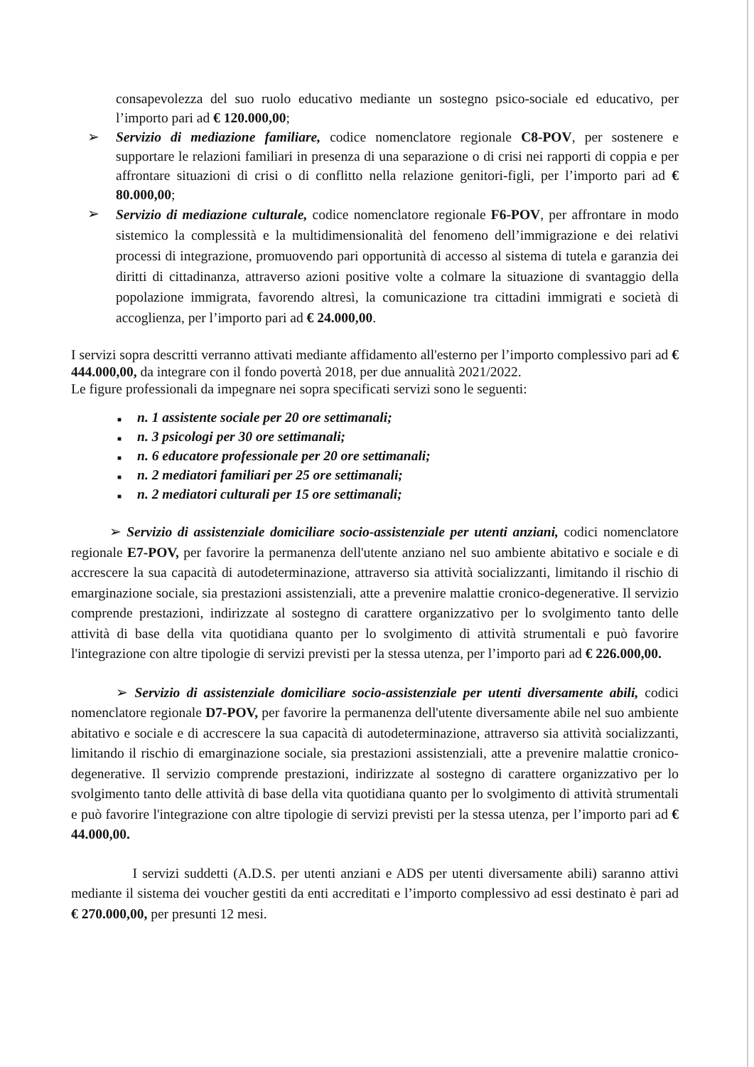consapevolezza del suo ruolo educativo mediante un sostegno psico-sociale ed educativo, per l’importo pari ad € 120.000,00;
➢ Servizio di mediazione familiare, codice nomenclatore regionale C8-POV, per sostenere e supportare le relazioni familiari in presenza di una separazione o di crisi nei rapporti di coppia e per affrontare situazioni di crisi o di conflitto nella relazione genitori-figli, per l’importo pari ad € 80.000,00;
➢
Servizio di mediazione culturale, codice nomenclatore regionale F6-POV, per affrontare in modo sistemico la complessità e la multidimensionalità del fenomeno dell’immigrazione e dei relativi processi di integrazione, promuovendo pari opportunità di accesso al sistema di tutela e garanzia dei diritti di cittadinanza, attraverso azioni positive volte a colmare la situazione di svantaggio della popolazione immigrata, favorendo altresì, la comunicazione tra cittadini immigrati e società di accoglienza, per l’importo pari ad € 24.000,00.
I servizi sopra descritti verranno attivati mediante affidamento all'esterno per l’importo complessivo pari ad € 444.000,00, da integrare con il fondo povertà 2018, per due annualità 2021/2022.
Le figure professionali da impegnare nei sopra specificati servizi sono le seguenti:
■ n. 1 assistente sociale per 20 ore settimanali;
■ n. 3 psicologi per 30 ore settimanali;
■ n. 6 educatore professionale per 20 ore settimanali;
■ n. 2 mediatori familiari per 25 ore settimanali;
■ n. 2 mediatori culturali per 15 ore settimanali;
➢ Servizio di assistenziale domiciliare socio-assistenziale per utenti anziani, codici nomenclatore regionale E7-POV, per favorire la permanenza dell'utente anziano nel suo ambiente abitativo e sociale e di accrescere la sua capacità di autodeterminazione, attraverso sia attività socializzanti, limitando il rischio di emarginazione sociale, sia prestazioni assistenziali, atte a prevenire malattie cronico-degenerative. Il servizio comprende prestazioni, indirizzate al sostegno di carattere organizzativo per lo svolgimento tanto delle attività di base della vita quotidiana quanto per lo svolgimento di attività strumentali e può favorire l'integrazione con altre tipologie di servizi previsti per la stessa utenza, per l’importo pari ad € 226.000,00.
➢ Servizio di assistenziale domiciliare socio-assistenziale per utenti diversamente abili, codici nomenclatore regionale D7-POV, per favorire la permanenza dell'utente diversamente abile nel suo ambiente abitativo e sociale e di accrescere la sua capacità di autodeterminazione, attraverso sia attività socializzanti, limitando il rischio di emarginazione sociale, sia prestazioni assistenziali, atte a prevenire malattie cronico-degenerative. Il servizio comprende prestazioni, indirizzate al sostegno di carattere organizzativo per lo svolgimento tanto delle attività di base della vita quotidiana quanto per lo svolgimento di attività strumentali e può favorire l'integrazione con altre tipologie di servizi previsti per la stessa utenza, per l’importo pari ad € 44.000,00.
I servizi suddetti (A.D.S. per utenti anziani e ADS per utenti diversamente abili) saranno attivi mediante il sistema dei voucher gestiti da enti accreditati e l’importo complessivo ad essi destinato è pari ad € 270.000,00, per presunti 12 mesi.